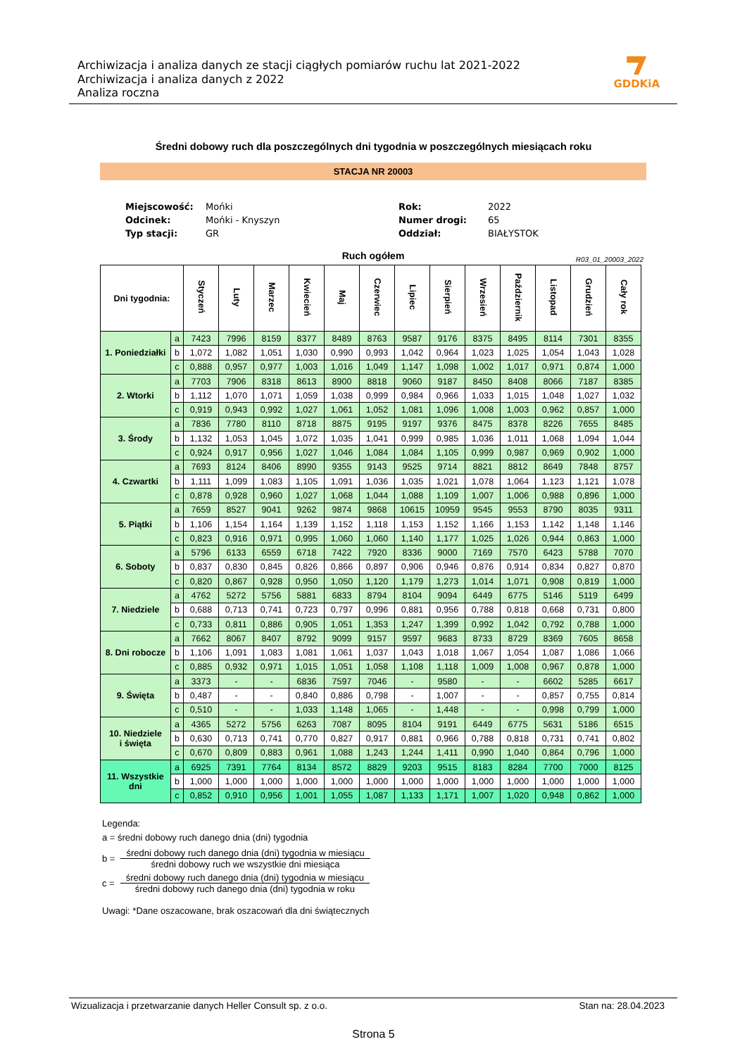Archiwizacja i analiza danych ze stacji ciągłych pomiarów ruchu lat 2021-2022
Archiwizacja i analiza danych z 2022
Analiza roczna
GDDKiA
Średni dobowy ruch dla poszczególnych dni tygodnia w poszczególnych miesiącach roku
STACJA NR 20003
| Miejscowość: | Mońki | Rok: | 2022 |
| Odcinek: | Mońki - Knyszyn | Numer drogi: | 65 |
| Typ stacji: | GR | Oddział: | BIAŁYSTOK |
Ruch ogółem R03_01_20003_2022
| Dni tygodnia: | | Styczeń | Luty | Marzec | Kwiecień | Maj | Czerwiec | Lipiec | Sierpień | Wrzesień | Październik | Listopad | Grudzień | Cały rok |
| --- | --- | --- | --- | --- | --- | --- | --- | --- | --- | --- | --- | --- | --- | --- |
| 1. Poniedziałki | a | 7423 | 7996 | 8159 | 8377 | 8489 | 8763 | 9587 | 9176 | 8375 | 8495 | 8114 | 7301 | 8355 |
| | b | 1,072 | 1,082 | 1,051 | 1,030 | 0,990 | 0,993 | 1,042 | 0,964 | 1,023 | 1,025 | 1,054 | 1,043 | 1,028 |
| | c | 0,888 | 0,957 | 0,977 | 1,003 | 1,016 | 1,049 | 1,147 | 1,098 | 1,002 | 1,017 | 0,971 | 0,874 | 1,000 |
| 2. Wtorki | a | 7703 | 7906 | 8318 | 8613 | 8900 | 8818 | 9060 | 9187 | 8450 | 8408 | 8066 | 7187 | 8385 |
| | b | 1,112 | 1,070 | 1,071 | 1,059 | 1,038 | 0,999 | 0,984 | 0,966 | 1,033 | 1,015 | 1,048 | 1,027 | 1,032 |
| | c | 0,919 | 0,943 | 0,992 | 1,027 | 1,061 | 1,052 | 1,081 | 1,096 | 1,008 | 1,003 | 0,962 | 0,857 | 1,000 |
| 3. Środy | a | 7836 | 7780 | 8110 | 8718 | 8875 | 9195 | 9197 | 9376 | 8475 | 8378 | 8226 | 7655 | 8485 |
| | b | 1,132 | 1,053 | 1,045 | 1,072 | 1,035 | 1,041 | 0,999 | 0,985 | 1,036 | 1,011 | 1,068 | 1,094 | 1,044 |
| | c | 0,924 | 0,917 | 0,956 | 1,027 | 1,046 | 1,084 | 1,084 | 1,105 | 0,999 | 0,987 | 0,969 | 0,902 | 1,000 |
| 4. Czwartki | a | 7693 | 8124 | 8406 | 8990 | 9355 | 9143 | 9525 | 9714 | 8821 | 8812 | 8649 | 7848 | 8757 |
| | b | 1,111 | 1,099 | 1,083 | 1,105 | 1,091 | 1,036 | 1,035 | 1,021 | 1,078 | 1,064 | 1,123 | 1,121 | 1,078 |
| | c | 0,878 | 0,928 | 0,960 | 1,027 | 1,068 | 1,044 | 1,088 | 1,109 | 1,007 | 1,006 | 0,988 | 0,896 | 1,000 |
| 5. Piątki | a | 7659 | 8527 | 9041 | 9262 | 9874 | 9868 | 10615 | 10959 | 9545 | 9553 | 8790 | 8035 | 9311 |
| | b | 1,106 | 1,154 | 1,164 | 1,139 | 1,152 | 1,118 | 1,153 | 1,152 | 1,166 | 1,153 | 1,142 | 1,148 | 1,146 |
| | c | 0,823 | 0,916 | 0,971 | 0,995 | 1,060 | 1,060 | 1,140 | 1,177 | 1,025 | 1,026 | 0,944 | 0,863 | 1,000 |
| 6. Soboty | a | 5796 | 6133 | 6559 | 6718 | 7422 | 7920 | 8336 | 9000 | 7169 | 7570 | 6423 | 5788 | 7070 |
| | b | 0,837 | 0,830 | 0,845 | 0,826 | 0,866 | 0,897 | 0,906 | 0,946 | 0,876 | 0,914 | 0,834 | 0,827 | 0,870 |
| | c | 0,820 | 0,867 | 0,928 | 0,950 | 1,050 | 1,120 | 1,179 | 1,273 | 1,014 | 1,071 | 0,908 | 0,819 | 1,000 |
| 7. Niedziele | a | 4762 | 5272 | 5756 | 5881 | 6833 | 8794 | 8104 | 9094 | 6449 | 6775 | 5146 | 5119 | 6499 |
| | b | 0,688 | 0,713 | 0,741 | 0,723 | 0,797 | 0,996 | 0,881 | 0,956 | 0,788 | 0,818 | 0,668 | 0,731 | 0,800 |
| | c | 0,733 | 0,811 | 0,886 | 0,905 | 1,051 | 1,353 | 1,247 | 1,399 | 0,992 | 1,042 | 0,792 | 0,788 | 1,000 |
| 8. Dni robocze | a | 7662 | 8067 | 8407 | 8792 | 9099 | 9157 | 9597 | 9683 | 8733 | 8729 | 8369 | 7605 | 8658 |
| | b | 1,106 | 1,091 | 1,083 | 1,081 | 1,061 | 1,037 | 1,043 | 1,018 | 1,067 | 1,054 | 1,087 | 1,086 | 1,066 |
| | c | 0,885 | 0,932 | 0,971 | 1,015 | 1,051 | 1,058 | 1,108 | 1,118 | 1,009 | 1,008 | 0,967 | 0,878 | 1,000 |
| 9. Święta | a | 3373 | - | - | 6836 | 7597 | 7046 | - | 9580 | - | - | 6602 | 5285 | 6617 |
| | b | 0,487 | - | - | 0,840 | 0,886 | 0,798 | - | 1,007 | - | - | 0,857 | 0,755 | 0,814 |
| | c | 0,510 | - | - | 1,033 | 1,148 | 1,065 | - | 1,448 | - | - | 0,998 | 0,799 | 1,000 |
| 10. Niedziele i święta | a | 4365 | 5272 | 5756 | 6263 | 7087 | 8095 | 8104 | 9191 | 6449 | 6775 | 5631 | 5186 | 6515 |
| | b | 0,630 | 0,713 | 0,741 | 0,770 | 0,827 | 0,917 | 0,881 | 0,966 | 0,788 | 0,818 | 0,731 | 0,741 | 0,802 |
| | c | 0,670 | 0,809 | 0,883 | 0,961 | 1,088 | 1,243 | 1,244 | 1,411 | 0,990 | 1,040 | 0,864 | 0,796 | 1,000 |
| 11. Wszystkie dni | a | 6925 | 7391 | 7764 | 8134 | 8572 | 8829 | 9203 | 9515 | 8183 | 8284 | 7700 | 7000 | 8125 |
| | b | 1,000 | 1,000 | 1,000 | 1,000 | 1,000 | 1,000 | 1,000 | 1,000 | 1,000 | 1,000 | 1,000 | 1,000 | 1,000 |
| | c | 0,852 | 0,910 | 0,956 | 1,001 | 1,055 | 1,087 | 1,133 | 1,171 | 1,007 | 1,020 | 0,948 | 0,862 | 1,000 |
Legenda:
a = średni dobowy ruch danego dnia (dni) tygodnia
b =
średni dobowy ruch danego dnia (dni) tygodnia w miesiącu średni dobowy ruch we wszystkie dni miesiąca
c =
średni dobowy ruch danego dnia (dni) tygodnia w miesiącu średni dobowy ruch danego dnia (dni) tygodnia w roku
Uwagi: *Dane oszacowane, brak oszacowań dla dni świątecznych
Wizualizacja i przetwarzanie danych Heller Consult sp. z o.o. Stan na: 28.04.2023
Strona 5